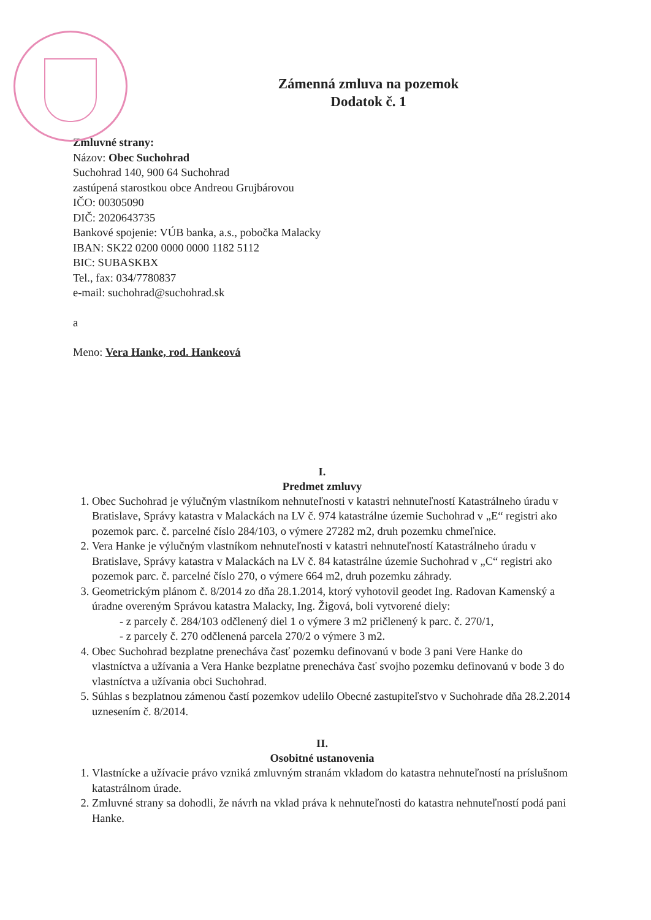Zámenná zmluva na pozemok
Dodatok č. 1
Zmluvné strany:
Názov: Obec Suchohrad
Suchohrad 140, 900 64 Suchohrad
zastúpená starostkou obce Andreou Grujbárovou
IČO: 00305090
DIČ: 2020643735
Bankové spojenie: VÚB banka, a.s., pobočka Malacky
IBAN: SK22 0200 0000 0000 1182 5112
BIC: SUBASKBX
Tel., fax: 034/7780837
e-mail: suchohrad@suchohrad.sk
a
Meno: Vera Hanke, rod. Hankeová
I.
Predmet zmluvy
1. Obec Suchohrad je výlučným vlastníkom nehnuteľnosti v katastri nehnuteľností Katastrálneho úradu v Bratislave, Správy katastra v Malackách na LV č. 974 katastrálne územie Suchohrad v „E“ registri ako pozemok parc. č. parcelné číslo 284/103, o výmere 27282 m2, druh pozemku chmeľnice.
2. Vera Hanke je výlučným vlastníkom nehnuteľnosti v katastri nehnuteľností Katastrálneho úradu v Bratislave, Správy katastra v Malackách na LV č. 84 katastrálne územie Suchohrad v „C“ registri ako pozemok parc. č. parcelné číslo 270, o výmere 664 m2, druh pozemku záhrady.
3. Geometrickým plánom č. 8/2014 zo dňa 28.1.2014, ktorý vyhotovil geodet Ing. Radovan Kamenský a úradne overeným Správou katastra Malacky, Ing. Žigová, boli vytvorené diely:
- z parcely č. 284/103 odčlenený diel 1 o výmere 3 m2 pričlenený k parc. č. 270/1,
- z parcely č. 270 odčlenená parcela 270/2 o výmere 3 m2.
4. Obec Suchohrad bezplatne prenecháva časť pozemku definovanú v bode 3 pani Vere Hanke do vlastníctva a užívania a Vera Hanke bezplatne prenecháva časť svojho pozemku definovanú v bode 3 do vlastníctva a užívania obci Suchohrad.
5. Súhlas s bezplatnou zámenou častí pozemkov udelilo Obecné zastupiteľstvo v Suchohrade dňa 28.2.2014 uznesením č. 8/2014.
II.
Osobitné ustanovenia
1. Vlastnícke a užívacie právo vzniká zmluvným stranám vkladom do katastra nehnuteľností na príslušnom katastrálnom úrade.
2. Zmluvné strany sa dohodli, že návrh na vklad práva k nehnuteľnosti do katastra nehnuteľností podá pani Hanke.